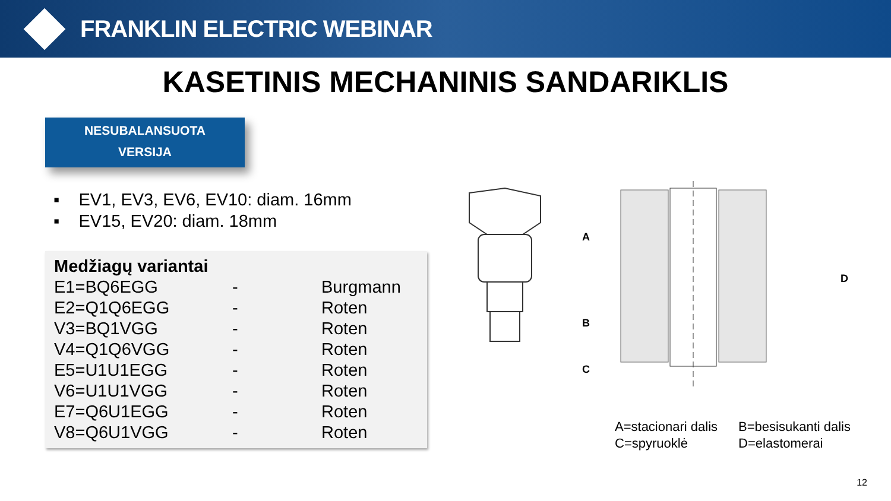FRANKLIN ELECTRIC WEBINAR
KASETINIS MECHANINIS SANDARIKLIS
NESUBALANSUOTA
VERSIJA
▪ EV1, EV3, EV6, EV10: diam. 16mm
▪ EV15, EV20: diam. 18mm
| Medžiagų variantai | | |
| --- | --- | --- |
| E1=BQ6EGG | - | Burgmann |
| E2=Q1Q6EGG | - | Roten |
| V3=BQ1VGG | - | Roten |
| V4=Q1Q6VGG | - | Roten |
| E5=U1U1EGG | - | Roten |
| V6=U1U1VGG | - | Roten |
| E7=Q6U1EGG | - | Roten |
| V8=Q6U1VGG | - | Roten |
A
B
C
D
A=stacionari dalis
C=spyruoklė
B=besisukanti dalis
D=elastomerai
12